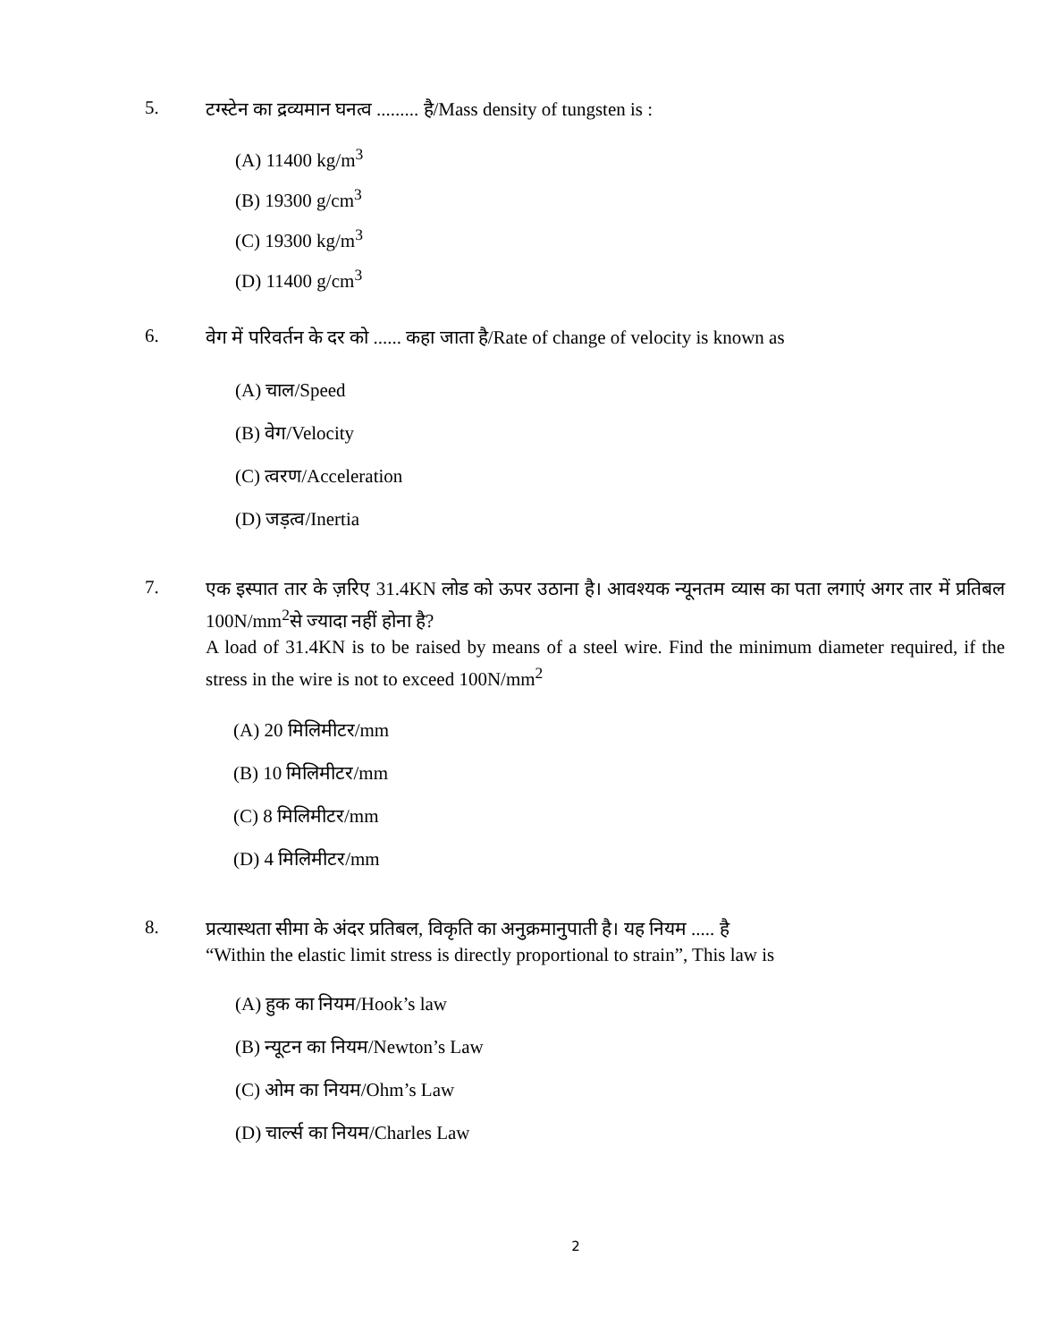5.
टग्स्टेन का द्रव्यमान घनत्व ......... है/Mass density of tungsten is :
(A) 11400 kg/m<sup>3</sup>
(B) 19300 g/cm<sup>3</sup>
(C) 19300 kg/m<sup>3</sup>
(D) 11400 g/cm<sup>3</sup>
6.
वेग में परिवर्तन के दर को ...... कहा जाता है/Rate of change of velocity is known as
(A) चाल/Speed
(B) वेग/Velocity
(C) त्वरण/Acceleration
(D) जड़त्व/Inertia
7.
एक इस्पात तार के ज़रिए 31.4KN लोड को ऊपर उठाना है। आवश्यक न्यूनतम व्यास का पता लगाएं अगर तार में प्रतिबल 100N/mm<sup>2</sup>से ज्यादा नहीं होना है?
A load of 31.4KN is to be raised by means of a steel wire. Find the minimum diameter required, if the stress in the wire is not to exceed 100N/mm<sup>2</sup>
(A) 20 मिलिमीटर/mm
(B) 10 मिलिमीटर/mm
(C) 8 मिलिमीटर/mm
(D) 4 मिलिमीटर/mm
8.
प्रत्यास्थता सीमा के अंदर प्रतिबल, विकृति का अनुक्रमानुपाती है। यह नियम ..... है
“Within the elastic limit stress is directly proportional to strain”, This law is
(A) हुक का नियम/Hook’s law
(B) न्यूटन का नियम/Newton’s Law
(C) ओम का नियम/Ohm’s Law
(D) चार्ल्स का नियम/Charles Law
2